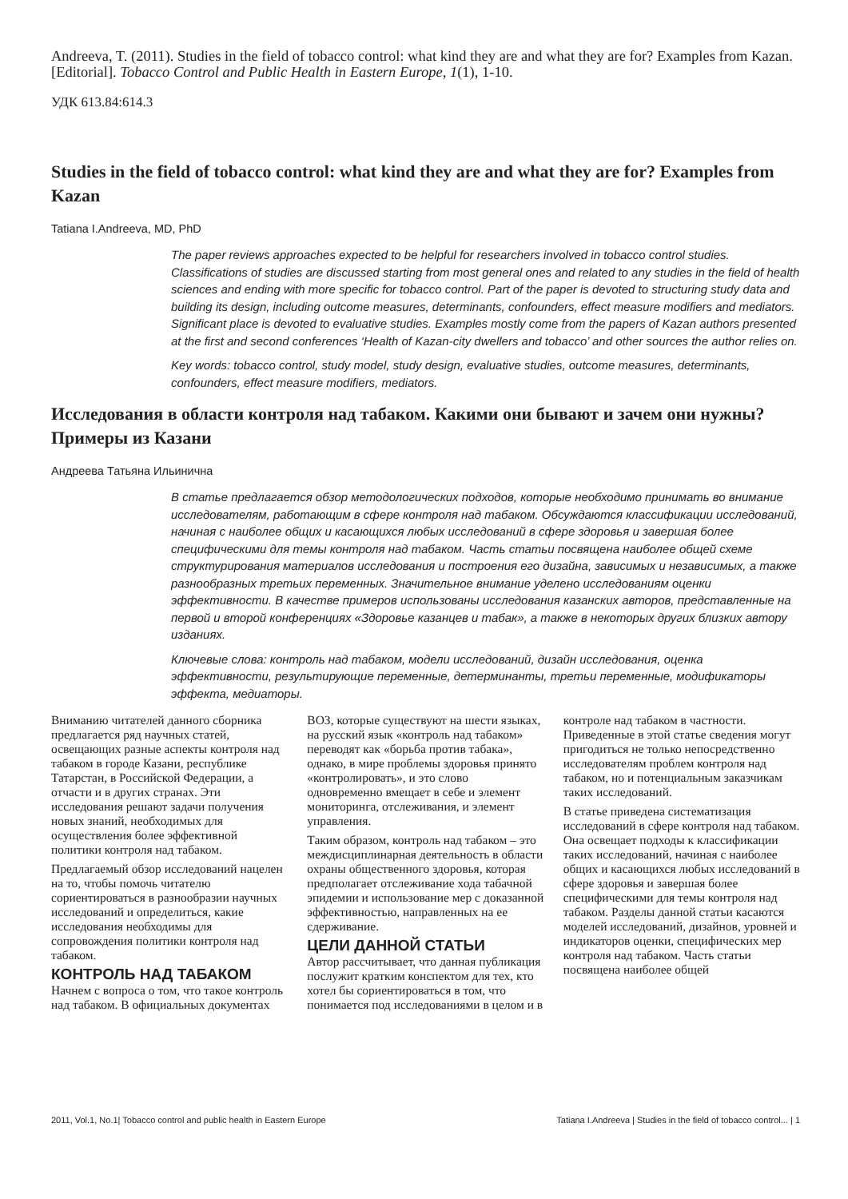Andreeva, T. (2011). Studies in the field of tobacco control: what kind they are and what they are for? Examples from Kazan. [Editorial]. Tobacco Control and Public Health in Eastern Europe, 1(1), 1-10.
УДК 613.84:614.3
Studies in the field of tobacco control: what kind they are and what they are for? Examples from Kazan
Tatiana I.Andreeva, MD, PhD
The paper reviews approaches expected to be helpful for researchers involved in tobacco control studies. Classifications of studies are discussed starting from most general ones and related to any studies in the field of health sciences and ending with more specific for tobacco control. Part of the paper is devoted to structuring study data and building its design, including outcome measures, determinants, confounders, effect measure modifiers and mediators. Significant place is devoted to evaluative studies. Examples mostly come from the papers of Kazan authors presented at the first and second conferences ‘Health of Kazan-city dwellers and tobacco’ and other sources the author relies on.
Key words: tobacco control, study model, study design, evaluative studies, outcome measures, determinants, confounders, effect measure modifiers, mediators.
Исследования в области контроля над табаком. Какими они бывают и зачем они нужны? Примеры из Казани
Андреева Татьяна Ильинична
В статье предлагается обзор методологических подходов, которые необходимо принимать во внимание исследователям, работающим в сфере контроля над табаком. Обсуждаются классификации исследований, начиная с наиболее общих и касающихся любых исследований в сфере здоровья и завершая более специфическими для темы контроля над табаком. Часть статьи посвящена наиболее общей схеме структурирования материалов исследования и построения его дизайна, зависимых и независимых, а также разнообразных третьих переменных. Значительное внимание уделено исследованиям оценки эффективности. В качестве примеров использованы исследования казанских авторов, представленные на первой и второй конференциях «Здоровье казанцев и табак», а также в некоторых других близких автору изданиях.
Ключевые слова: контроль над табаком, модели исследований, дизайн исследования, оценка эффективности, результирующие переменные, детерминанты, третьи переменные, модификаторы эффекта, медиаторы.
Вниманию читателей данного сборника предлагается ряд научных статей, освещающих разные аспекты контроля над табаком в городе Казани, республике Татарстан, в Российской Федерации, а отчасти и в других странах. Эти исследования решают задачи получения новых знаний, необходимых для осуществления более эффективной политики контроля над табаком.
Предлагаемый обзор исследований нацелен на то, чтобы помочь читателю сориентироваться в разнообразии научных исследований и определиться, какие исследования необходимы для сопровождения политики контроля над табаком.
КОНТРОЛЬ НАД ТАБАКОМ
Начнем с вопроса о том, что такое контроль над табаком. В официальных документах ВОЗ, которые существуют на шести языках, на русский язык «контроль над табаком» переводят как «борьба против табака», однако, в мире проблемы здоровья принято «контролировать», и это слово одновременно вмещает в себе и элемент мониторинга, отслеживания, и элемент управления.
Таким образом, контроль над табаком – это междисциплинарная деятельность в области охраны общественного здоровья, которая предполагает отслеживание хода табачной эпидемии и использование мер с доказанной эффективностью, направленных на ее сдерживание.
ЦЕЛИ ДАННОЙ СТАТЬИ
Автор рассчитывает, что данная публикация послужит кратким конспектом для тех, кто хотел бы сориентироваться в том, что понимается под исследованиями в целом и в контроле над табаком в частности. Приведенные в этой статье сведения могут пригодиться не только непосредственно исследователям проблем контроля над табаком, но и потенциальным заказчикам таких исследований.
В статье приведена систематизация исследований в сфере контроля над табаком. Она освещает подходы к классификации таких исследований, начиная с наиболее общих и касающихся любых исследований в сфере здоровья и завершая более специфическими для темы контроля над табаком. Разделы данной статьи касаются моделей исследований, дизайнов, уровней и индикаторов оценки, специфических мер контроля над табаком. Часть статьи посвящена наиболее общей
2011, Vol.1, No.1| Tobacco control and public health in Eastern Europe Tatiana I.Andreeva | Studies in the field of tobacco control... | 1